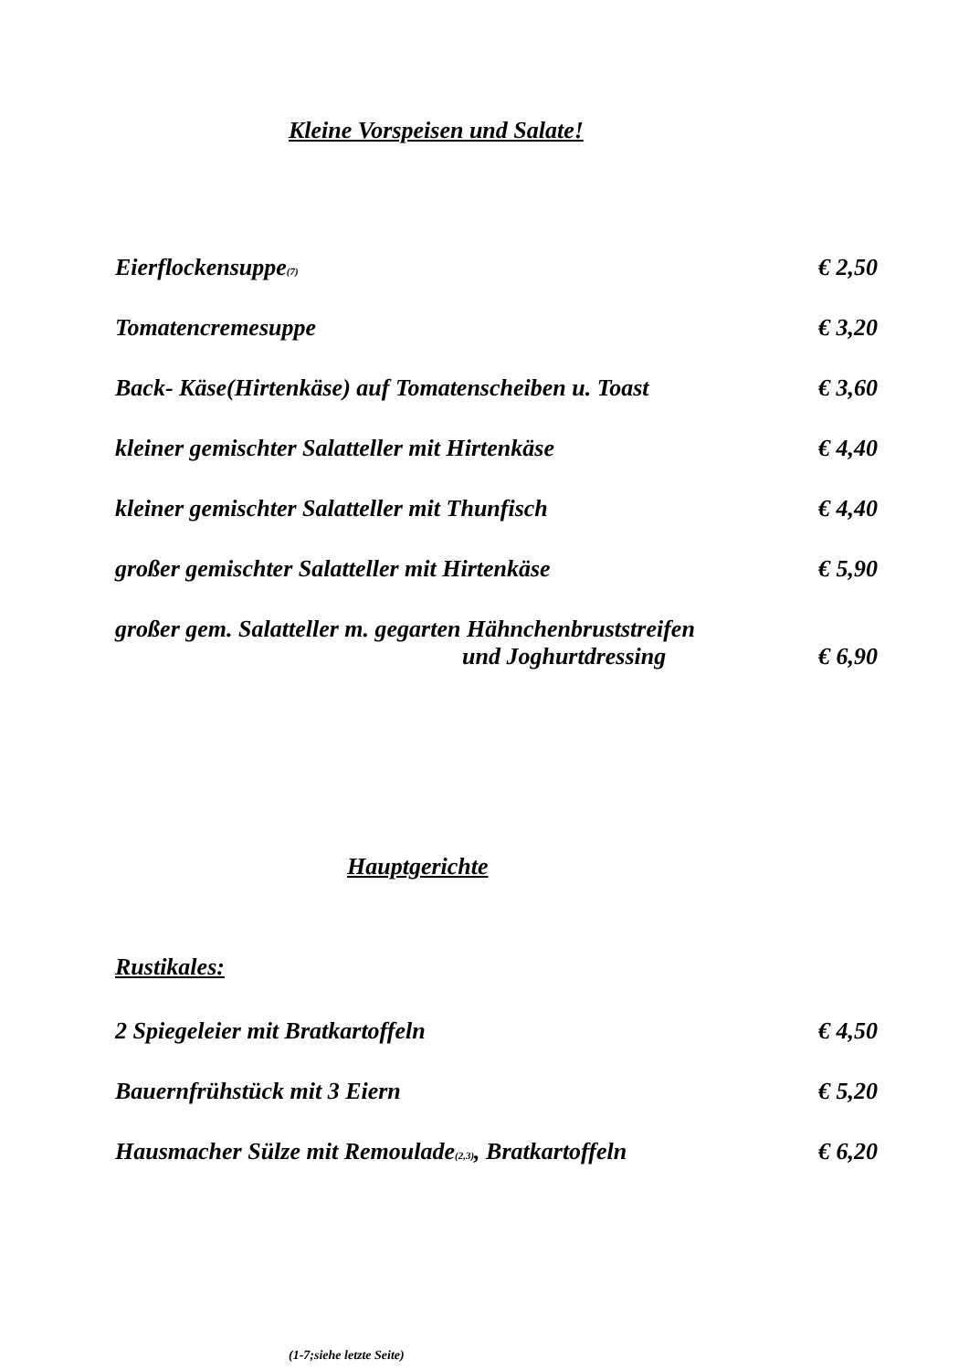Kleine Vorspeisen und Salate!
Eierflockensuppe<sup>(7)</sup> € 2,50
Tomatencremesuppe € 3,20
Back- Käse(Hirtenkäse) auf Tomatenscheiben u. Toast € 3,60
kleiner gemischter Salatteller mit Hirtenkäse € 4,40
kleiner gemischter Salatteller mit Thunfisch € 4,40
großer gemischter Salatteller mit Hirtenkäse € 5,90
großer gem. Salatteller m. gegarten Hähnchenbruststreifen
und Joghurtdressing € 6,90
Hauptgerichte
Rustikales:
2 Spiegeleier mit Bratkartoffeln € 4,50
Bauernfrühstück mit 3 Eiern € 5,20
Hausmacher Sülze mit Remoulade<sup>(2,3)</sup>, Bratkartoffeln € 6,20
(1-7;siehe letzte Seite)